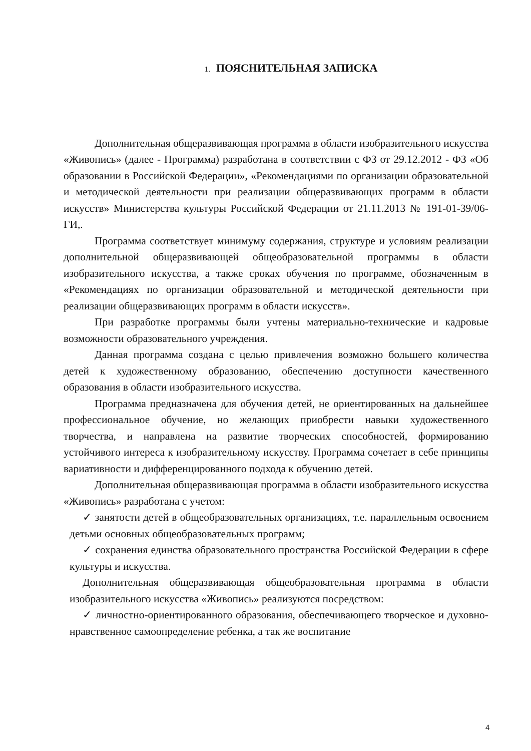1. ПОЯСНИТЕЛЬНАЯ ЗАПИСКА
Дополнительная общеразвивающая программа в области изобразительного искусства «Живопись» (далее - Программа) разработана в соответствии с ФЗ от 29.12.2012 - ФЗ «Об образовании в Российской Федерации», «Рекомендациями по организации образовательной и методической деятельности при реализации общеразвивающих программ в области искусств» Министерства культуры Российской Федерации от 21.11.2013 № 191-01-39/06-ГИ,.
Программа соответствует минимуму содержания, структуре и условиям реализации дополнительной общеразвивающей общеобразовательной программы в области изобразительного искусства, а также сроках обучения по программе, обозначенным в «Рекомендациях по организации образовательной и методической деятельности при реализации общеразвивающих программ в области искусств».
При разработке программы были учтены материально-технические и кадровые возможности образовательного учреждения.
Данная программа создана с целью привлечения возможно большего количества детей к художественному образованию, обеспечению доступности качественного образования в области изобразительного искусства.
Программа предназначена для обучения детей, не ориентированных на дальнейшее профессиональное обучение, но желающих приобрести навыки художественного творчества, и направлена на развитие творческих способностей, формированию устойчивого интереса к изобразительному искусству. Программа сочетает в себе принципы вариативности и дифференцированного подхода к обучению детей.
Дополнительная общеразвивающая программа в области изобразительного искусства «Живопись» разработана с учетом:
✓ занятости детей в общеобразовательных организациях, т.е. параллельным освоением детьми основных общеобразовательных программ;
✓ сохранения единства образовательного пространства Российской Федерации в сфере культуры и искусства.
Дополнительная общеразвивающая общеобразовательная программа в области изобразительного искусства «Живопись» реализуются посредством:
✓ личностно-ориентированного образования, обеспечивающего творческое и духовно-нравственное самоопределение ребенка, а так же воспитание
4